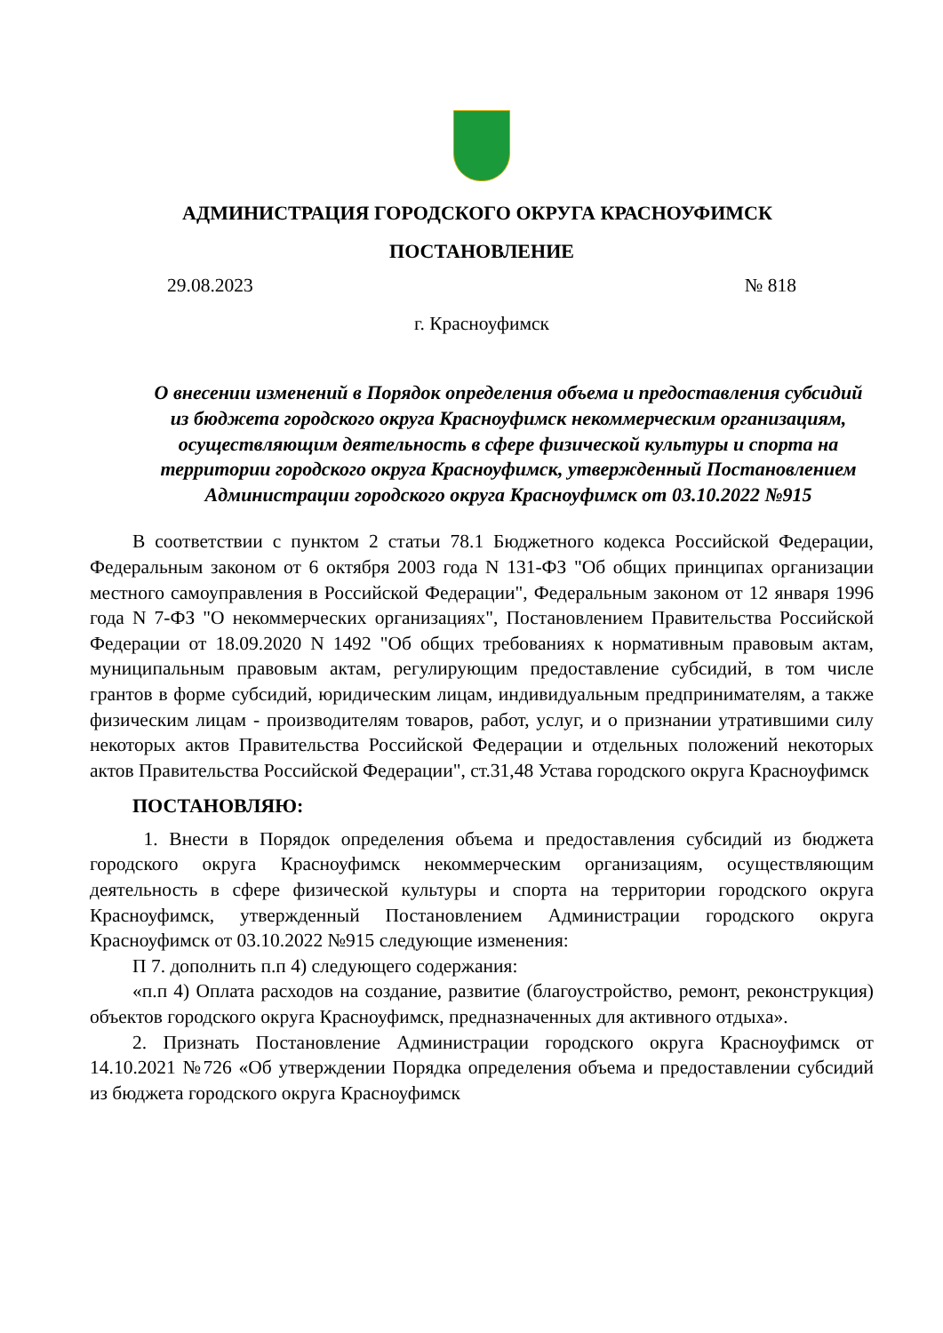АДМИНИСТРАЦИЯ ГОРОДСКОГО ОКРУГА КРАСНОУФИМСК
ПОСТАНОВЛЕНИЕ
29.08.2023 № 818
г. Красноуфимск
О внесении изменений в Порядок определения объема и предоставления субсидий из бюджета городского округа Красноуфимск некоммерческим организациям, осуществляющим деятельность в сфере физической культуры и спорта на территории городского округа Красноуфимск, утвержденный Постановлением Администрации городского округа Красноуфимск от 03.10.2022 №915
В соответствии с пунктом 2 статьи 78.1 Бюджетного кодекса Российской Федерации, Федеральным законом от 6 октября 2003 года N 131-ФЗ "Об общих принципах организации местного самоуправления в Российской Федерации", Федеральным законом от 12 января 1996 года N 7-ФЗ "О некоммерческих организациях", Постановлением Правительства Российской Федерации от 18.09.2020 N 1492 "Об общих требованиях к нормативным правовым актам, муниципальным правовым актам, регулирующим предоставление субсидий, в том числе грантов в форме субсидий, юридическим лицам, индивидуальным предпринимателям, а также физическим лицам - производителям товаров, работ, услуг, и о признании утратившими силу некоторых актов Правительства Российской Федерации и отдельных положений некоторых актов Правительства Российской Федерации", ст.31,48 Устава городского округа Красноуфимск
ПОСТАНОВЛЯЮ:
1. Внести в Порядок определения объема и предоставления субсидий из бюджета городского округа Красноуфимск некоммерческим организациям, осуществляющим деятельность в сфере физической культуры и спорта на территории городского округа Красноуфимск, утвержденный Постановлением Администрации городского округа Красноуфимск от 03.10.2022 №915 следующие изменения:
П 7. дополнить п.п 4) следующего содержания:
«п.п 4) Оплата расходов на создание, развитие (благоустройство, ремонт, реконструкция) объектов городского округа Красноуфимск, предназначенных для активного отдыха».
2. Признать Постановление Администрации городского округа Красноуфимск от 14.10.2021 №726 «Об утверждении Порядка определения объема и предоставлении субсидий из бюджета городского округа Красноуфимск